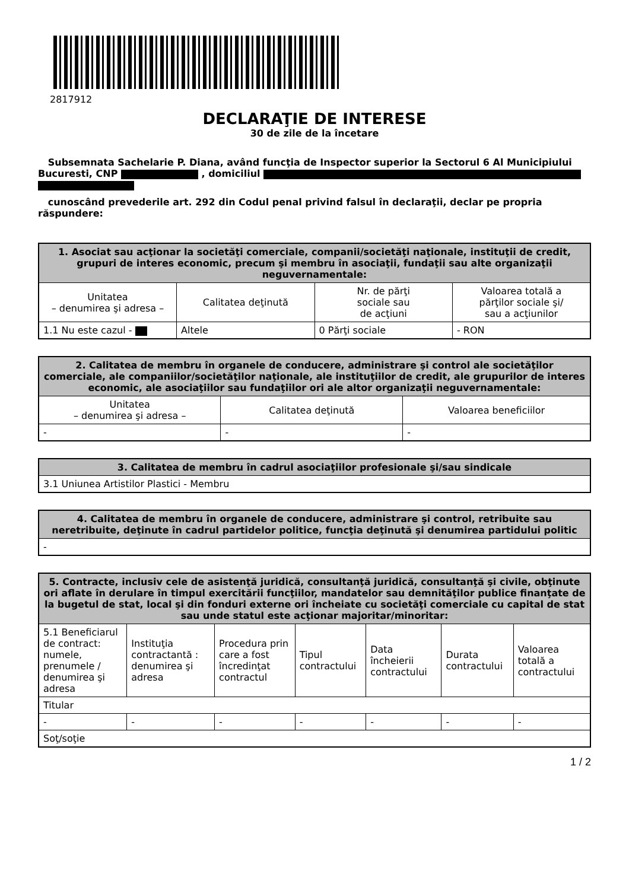2817912
DECLARAŢIE DE INTERESE
30 de zile de la încetare
Subsemnata Sachelarie P. Diana, având funcţia de Inspector superior la Sectorul 6 Al Municipiului Bucuresti, CNP , domiciliul
cunoscând prevederile art. 292 din Codul penal privind falsul în declaraţii, declar pe propria răspundere:
| 1. Asociat sau acţionar la societăţi comerciale, companii/societăţi naţionale, instituţii de credit, grupuri de interes economic, precum şi membru în asociaţii, fundaţii sau alte organizaţii neguvernamentale: | | | |
| --- | --- | --- | --- |
| Unitatea – denumirea şi adresa – | Calitatea deţinută | Nr. de părţi sociale sau de acţiuni | Valoarea totală a părţilor sociale şi/ sau a acţiunilor |
| 1.1 Nu este cazul - | Altele | 0 Părţi sociale | - RON |
| 2. Calitatea de membru în organele de conducere, administrare şi control ale societăţilor comerciale, ale companiilor/societăţilor naţionale, ale instituţiilor de credit, ale grupurilor de interes economic, ale asociaţiilor sau fundaţiilor ori ale altor organizaţii neguvernamentale: | | |
| --- | --- | --- |
| Unitatea – denumirea şi adresa – | Calitatea deţinută | Valoarea beneficiilor |
| - | - | - |
| 3. Calitatea de membru în cadrul asociaţiilor profesionale şi/sau sindicale |
| --- |
| 3.1 Uniunea Artistilor Plastici - Membru |
| 4. Calitatea de membru în organele de conducere, administrare şi control, retribuite sau neretribuite, deţinute în cadrul partidelor politice, funcţia deţinută şi denumirea partidului politic |
| --- |
| - |
| 5. Contracte, inclusiv cele de asistenţă juridică, consultanţă juridică, consultanţă şi civile, obţinute ori aflate în derulare în timpul exercitării funcţiilor, mandatelor sau demnităţilor publice finanţate de la bugetul de stat, local şi din fonduri externe ori încheiate cu societăţi comerciale cu capital de stat sau unde statul este acţionar majoritar/minoritar: | | | | | | |
| --- | --- | --- | --- | --- | --- | --- |
| 5.1 Beneficiarul de contract: numele, prenumele / denumirea şi adresa | Instituţia contractantă : denumirea şi adresa | Procedura prin care a fost încredinţat contractul | Tipul contractului | Data încheierii contractului | Durata contractului | Valoarea totală a contractului |
| Titular | | | | | | |
| - | - | - | - | - | - | - |
| Soţ/soţie | | | | | | |
1 / 2